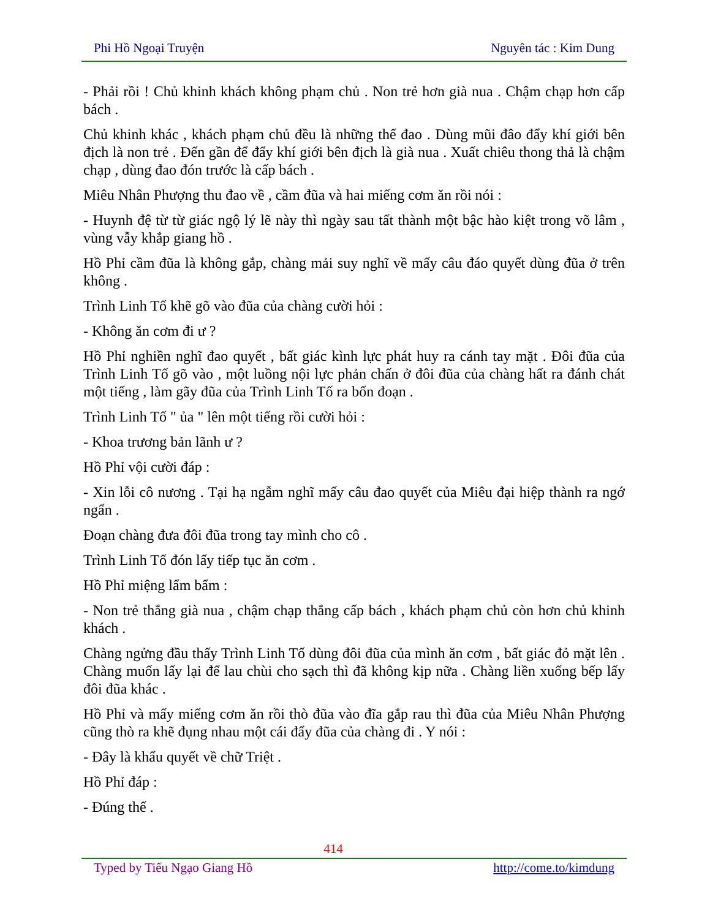Phi Hồ Ngoại Truyện Nguyên tác : Kim Dung
- Phải rồi ! Chủ khinh khách không phạm chủ . Non trẻ hơn già nua . Chậm chạp hơn cấp bách .
Chủ khinh khác , khách phạm chủ đều là những thế đao . Dùng mũi đâo đẩy khí giới bên địch là non trẻ . Đến gần để đẩy khí giới bên địch là già nua . Xuất chiêu thong thả là chậm chạp , dùng đao đón trước là cấp bách .
Miêu Nhân Phượng thu đao về , cầm đũa và hai miếng cơm ăn rồi nói :
- Huynh đệ từ từ giác ngộ lý lẽ này thì ngày sau tất thành một bậc hào kiệt trong võ lâm , vùng vẫy khắp giang hồ .
Hồ Phỉ cầm đũa là không gắp, chàng mải suy nghĩ về mấy câu đáo quyết dùng đũa ở trên không .
Trình Linh Tố khẽ gõ vào đũa của chàng cười hỏi :
- Không ăn cơm đi ư ?
Hồ Phỉ nghiền nghĩ đao quyết , bất giác kình lực phát huy ra cánh tay mặt . Đôi đũa của Trình Linh Tố gõ vào , một luồng nội lực phản chấn ở đôi đũa của chàng hất ra đánh chát một tiếng , làm gãy đũa của Trình Linh Tố ra bốn đoạn .
Trình Linh Tố " ủa " lên một tiếng rồi cười hỏi :
- Khoa trương bản lãnh ư ?
Hồ Phỉ vội cười đáp :
- Xin lỗi cô nương . Tại hạ ngẫm nghĩ mấy câu đao quyết của Miêu đại hiệp thành ra ngớ ngẩn .
Đoạn chàng đưa đôi đũa trong tay mình cho cô .
Trình Linh Tố đón lấy tiếp tục ăn cơm .
Hồ Phỉ miệng lẩm bẩm :
- Non trẻ thắng già nua , chậm chạp thắng cấp bách , khách phạm chủ còn hơn chủ khinh khách .
Chàng ngửng đầu thấy Trình Linh Tố dùng đôi đũa của mình ăn cơm , bất giác đỏ mặt lên . Chàng muốn lấy lại để lau chùi cho sạch thì đã không kịp nữa . Chàng liền xuống bếp lấy đôi đũa khác .
Hồ Phỉ và mấy miếng cơm ăn rồi thò đũa vào đĩa gắp rau thì đũa của Miêu Nhân Phượng cũng thò ra khẽ đụng nhau một cái đẩy đũa của chàng đi . Y nói :
- Đây là khẩu quyết về chữ Triệt .
Hồ Phỉ đáp :
- Đúng thế .
414
Typed by Tiếu Ngạo Giang Hồ http://come.to/kimdung